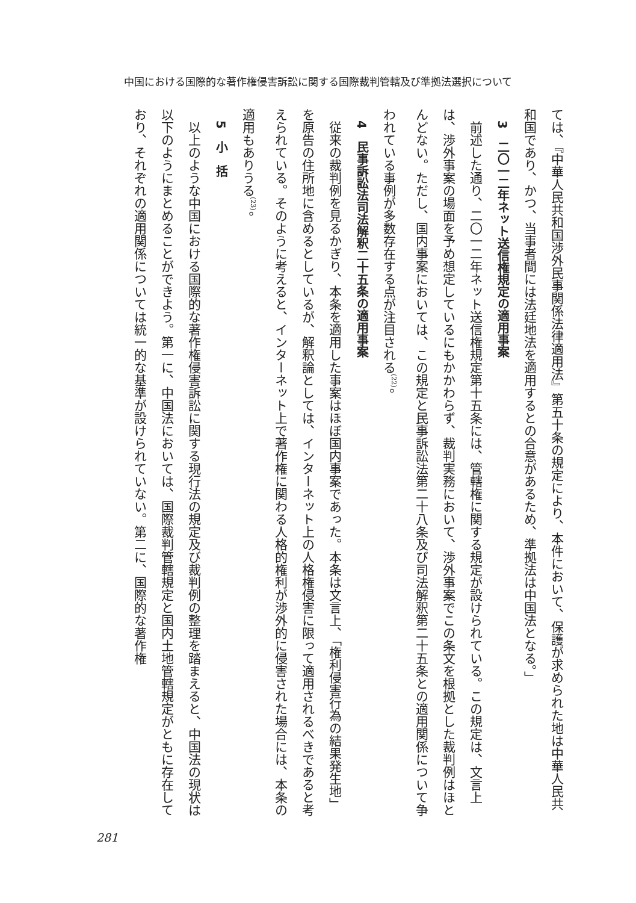中国における国際的な著作権侵害訴訟に関する国際裁判管轄及び準拠法選択について
ては、『中華人民共和国渉外民事関係法律適用法』第五十条の規定により、本件において、保護が求められた地は中華人民共和国であり、かつ、当事者間には法廷地法を適用するとの合意があるため、準拠法は中国法となる。」
3　二〇一二年ネット送信権規定の適用事案
前述した通り、二〇一二年ネット送信権規定第十五条には、管轄権に関する規定が設けられている。この規定は、文言上は、渉外事案の場面を予め想定しているにもかかわらず、裁判実務において、渉外事案でこの条文を根拠とした裁判例はほとんどない。ただし、国内事案においては、この規定と民事訴訟法第二十八条及び司法解釈第二十五条との適用関係について争われている事例が多数存在する点が注目される<sup>(22)</sup>。
4　民事訴訟法司法解釈二十五条の適用事案
従来の裁判例を見るかぎり、本条を適用した事案はほぼ国内事案であった。本条は文言上、「権利侵害行為の結果発生地」を原告の住所地に含めるとしているが、解釈論としては、インターネット上の人格権侵害に限って適用されるべきであると考えられている。そのように考えると、インターネット上で著作権に関わる人格的権利が渉外的に侵害された場合には、本条の適用もありうる<sup>(23)</sup>。
5　小　括
以上のような中国における国際的な著作権侵害訴訟に関する現行法の規定及び裁判例の整理を踏まえると、中国法の現状は以下のようにまとめることができよう。第一に、中国法においては、国際裁判管轄規定と国内土地管轄規定がともに存在しており、それぞれの適用関係については統一的な基準が設けられていない。第二に、国際的な著作権
281